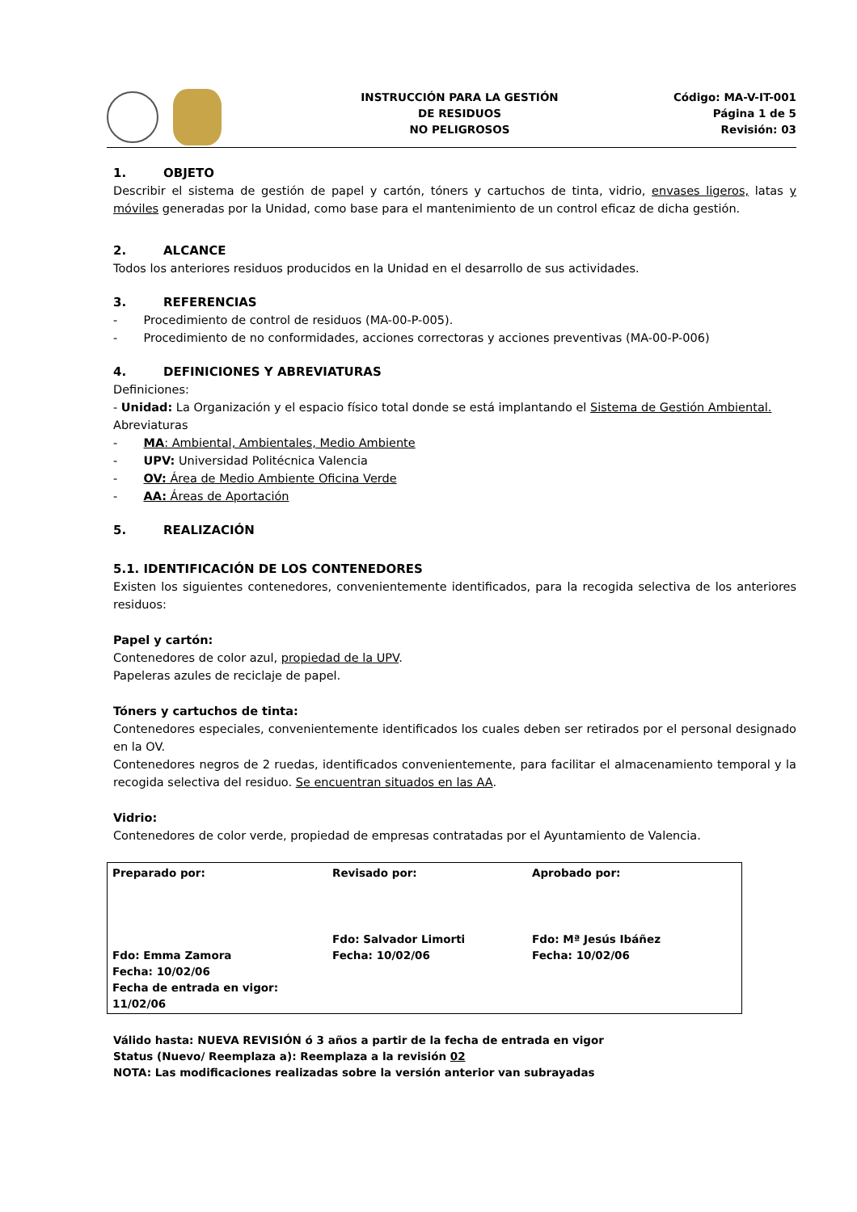INSTRUCCIÓN PARA LA GESTIÓN
DE RESIDUOS
NO PELIGROSOS
Código: MA-V-IT-001
Página 1 de 5
Revisión: 03
1. OBJETO
Describir el sistema de gestión de papel y cartón, tóners y cartuchos de tinta, vidrio, envases ligeros, latas y móviles generadas por la Unidad, como base para el mantenimiento de un control eficaz de dicha gestión.
2. ALCANCE
Todos los anteriores residuos producidos en la Unidad en el desarrollo de sus actividades.
3. REFERENCIAS
- Procedimiento de control de residuos (MA-00-P-005).
- Procedimiento de no conformidades, acciones correctoras y acciones preventivas (MA-00-P-006)
4. DEFINICIONES Y ABREVIATURAS
Definiciones:
- Unidad: La Organización y el espacio físico total donde se está implantando el Sistema de Gestión Ambiental.
Abreviaturas
- MA: Ambiental, Ambientales, Medio Ambiente
- UPV: Universidad Politécnica Valencia
- OV: Área de Medio Ambiente Oficina Verde
- AA: Áreas de Aportación
5. REALIZACIÓN
5.1. IDENTIFICACIÓN DE LOS CONTENEDORES
Existen los siguientes contenedores, convenientemente identificados, para la recogida selectiva de los anteriores residuos:
Papel y cartón:
Contenedores de color azul, propiedad de la UPV.
Papeleras azules de reciclaje de papel.
Tóners y cartuchos de tinta:
Contenedores especiales, convenientemente identificados los cuales deben ser retirados por el personal designado en la OV.
Contenedores negros de 2 ruedas, identificados convenientemente, para facilitar el almacenamiento temporal y la recogida selectiva del residuo. Se encuentran situados en las AA.
Vidrio:
Contenedores de color verde, propiedad de empresas contratadas por el Ayuntamiento de Valencia.
| Preparado por: | Revisado por: | Aprobado por: |
| Fdo: Emma Zamora Fecha: 10/02/06 Fecha de entrada en vigor: 11/02/06 | Fdo: Salvador Limorti Fecha: 10/02/06 | Fdo: Mª Jesús Ibáñez Fecha: 10/02/06 |
Válido hasta: NUEVA REVISIÓN ó 3 años a partir de la fecha de entrada en vigor
Status (Nuevo/ Reemplaza a): Reemplaza a la revisión 02
NOTA: Las modificaciones realizadas sobre la versión anterior van subrayadas